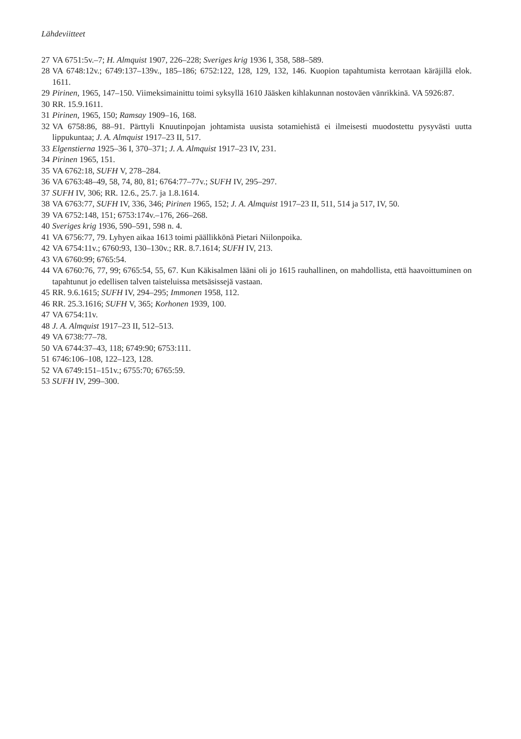Lähdeviitteet
27 VA 6751:5v.–7; H. Almquist 1907, 226–228; Sveriges krig 1936 I, 358, 588–589.
28 VA 6748:12v.; 6749:137–139v., 185–186; 6752:122, 128, 129, 132, 146. Kuopion tapahtumista kerrotaan käräjillä elok. 1611.
29 Pirinen, 1965, 147–150. Viimeksimainittu toimi syksyllä 1610 Jääsken kihlakunnan nostoväen vänrikkinä. VA 5926:87.
30 RR. 15.9.1611.
31 Pirinen, 1965, 150; Ramsay 1909–16, 168.
32 VA 6758:86, 88–91. Pärttyli Knuutinpojan johtamista uusista sotamiehistä ei ilmeisesti muodostettu pysyvästi uutta lippukuntaa; J. A. Almquist 1917–23 II, 517.
33 Elgenstierna 1925–36 I, 370–371; J. A. Almquist 1917–23 IV, 231.
34 Pirinen 1965, 151.
35 VA 6762:18, SUFH V, 278–284.
36 VA 6763:48–49, 58, 74, 80, 81; 6764:77–77v.; SUFH IV, 295–297.
37 SUFH IV, 306; RR. 12.6., 25.7. ja 1.8.1614.
38 VA 6763:77, SUFH IV, 336, 346; Pirinen 1965, 152; J. A. Almquist 1917–23 II, 511, 514 ja 517, IV, 50.
39 VA 6752:148, 151; 6753:174v.–176, 266–268.
40 Sveriges krig 1936, 590–591, 598 n. 4.
41 VA 6756:77, 79. Lyhyen aikaa 1613 toimi päällikkönä Pietari Niilonpoika.
42 VA 6754:11v.; 6760:93, 130–130v.; RR. 8.7.1614; SUFH IV, 213.
43 VA 6760:99; 6765:54.
44 VA 6760:76, 77, 99; 6765:54, 55, 67. Kun Käkisalmen lääni oli jo 1615 rauhallinen, on mahdollista, että haavoittuminen on tapahtunut jo edellisen talven taisteluissa metsäsissejä vastaan.
45 RR. 9.6.1615; SUFH IV, 294–295; Immonen 1958, 112.
46 RR. 25.3.1616; SUFH V, 365; Korhonen 1939, 100.
47 VA 6754:11v.
48 J. A. Almquist 1917–23 II, 512–513.
49 VA 6738:77–78.
50 VA 6744:37–43, 118; 6749:90; 6753:111.
51 6746:106–108, 122–123, 128.
52 VA 6749:151–151v.; 6755:70; 6765:59.
53 SUFH IV, 299–300.